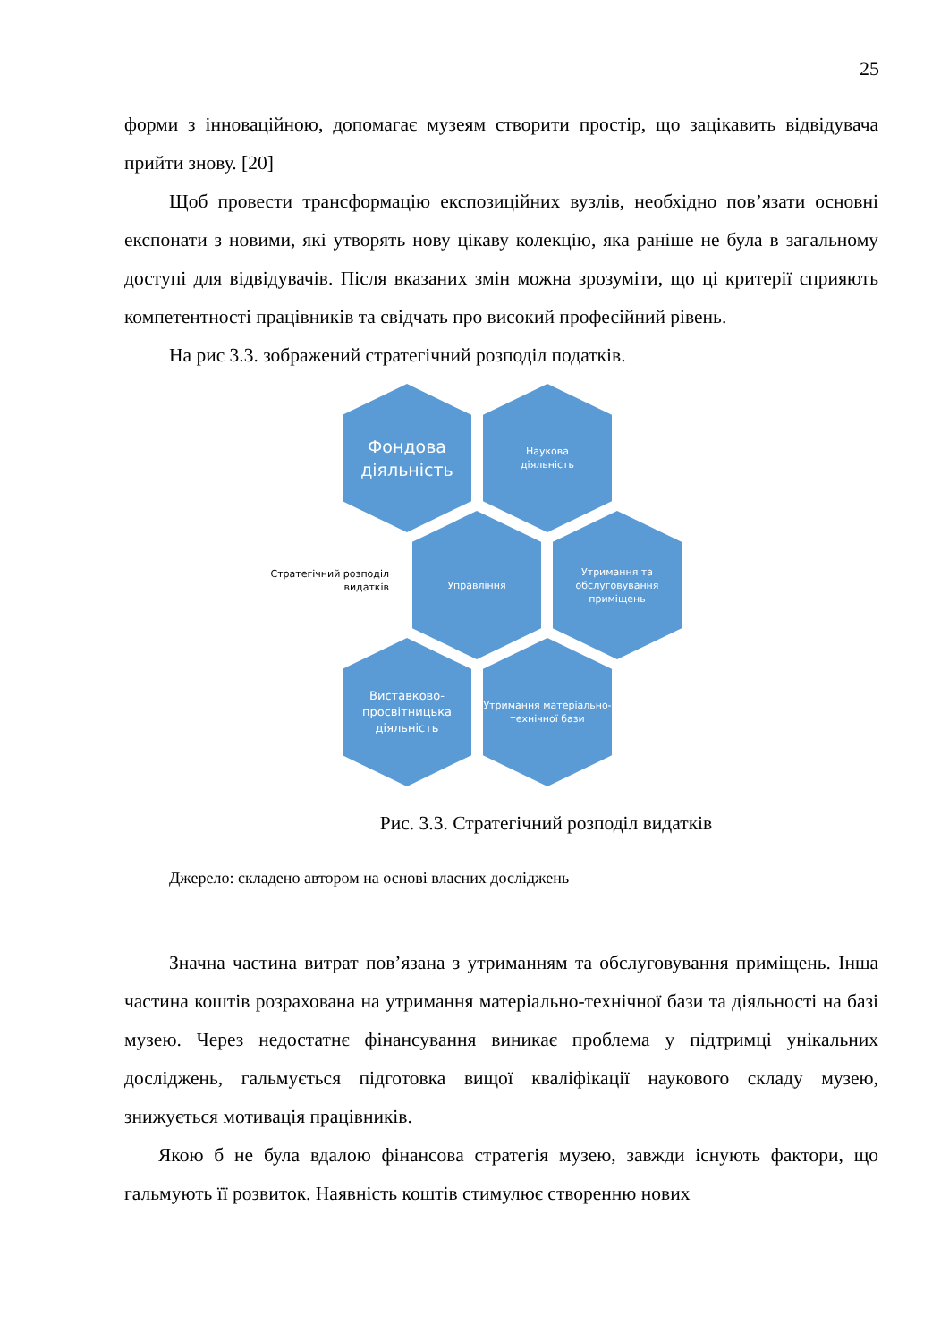25
форми з інноваційною, допомагає музеям створити простір, що зацікавить відвідувача прийти знову. [20]
Щоб провести трансформацію експозиційних вузлів, необхідно пов’язати основні експонати з новими, які утворять нову цікаву колекцію, яка раніше не була в загальному доступі для відвідувачів. Після вказаних змін можна зрозуміти, що ці критерії сприяють компетентності працівників та свідчать про високий професійний рівень.
На рис 3.3. зображений стратегічний розподіл податків.
Стратегічний розподіл видатків
Фондова діяльність
Наукова
діяльність
Управління
Утримання та обслуговування приміщень
Виставково-просвітницька діяльність
Утримання матеріально-технічної бази
Рис. 3.3. Стратегічний розподіл видатків
Джерело: складено автором на основі власних досліджень
Значна частина витрат пов’язана з утриманням та обслуговування приміщень. Інша частина коштів розрахована на утримання матеріально-технічної бази та діяльності на базі музею. Через недостатнє фінансування виникає проблема у підтримці унікальних досліджень, гальмується підготовка вищої кваліфікації наукового складу музею, знижується мотивація працівників.
Якою б не була вдалою фінансова стратегія музею, завжди існують фактори, що гальмують її розвиток. Наявність коштів стимулює створенню нових